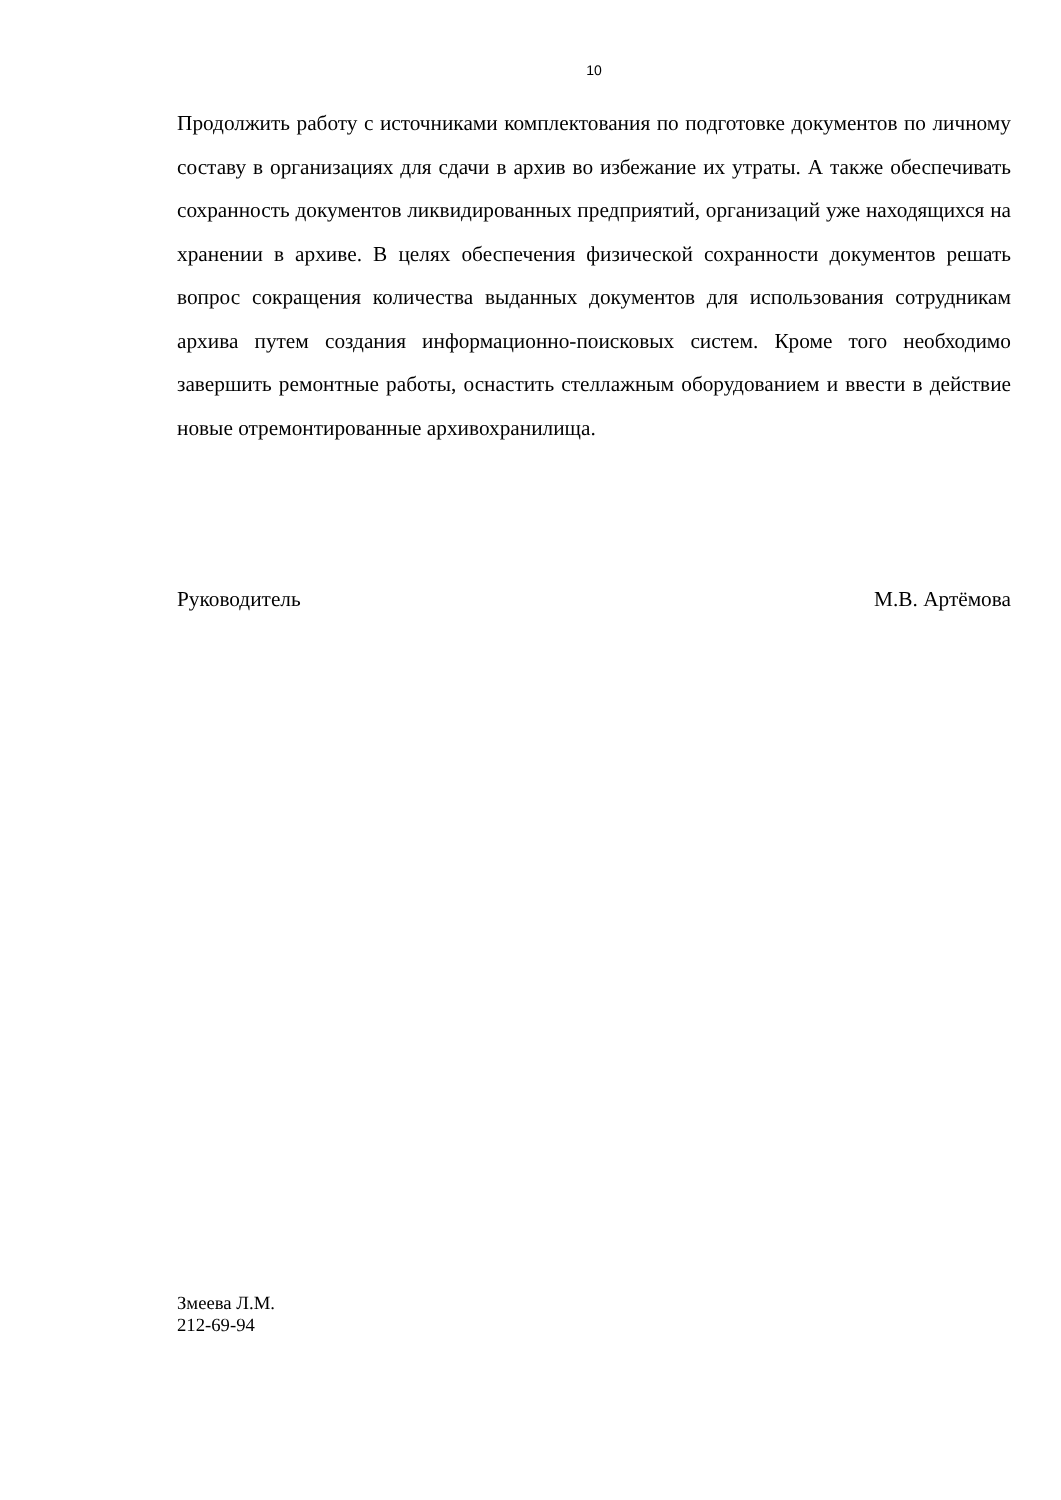10
Продолжить работу с источниками комплектования по подготовке документов по личному составу в организациях для сдачи в архив во избежание их утраты. А также обеспечивать сохранность документов ликвидированных предприятий, организаций уже находящихся на хранении в архиве. В целях обеспечения физической сохранности документов решать вопрос сокращения количества выданных документов для использования сотрудникам архива путем создания информационно-поисковых систем. Кроме того необходимо завершить ремонтные работы, оснастить стеллажным оборудованием и ввести в действие новые отремонтированные архивохранилища.
Руководитель М.В. Артёмова
Змеева Л.М.
212-69-94